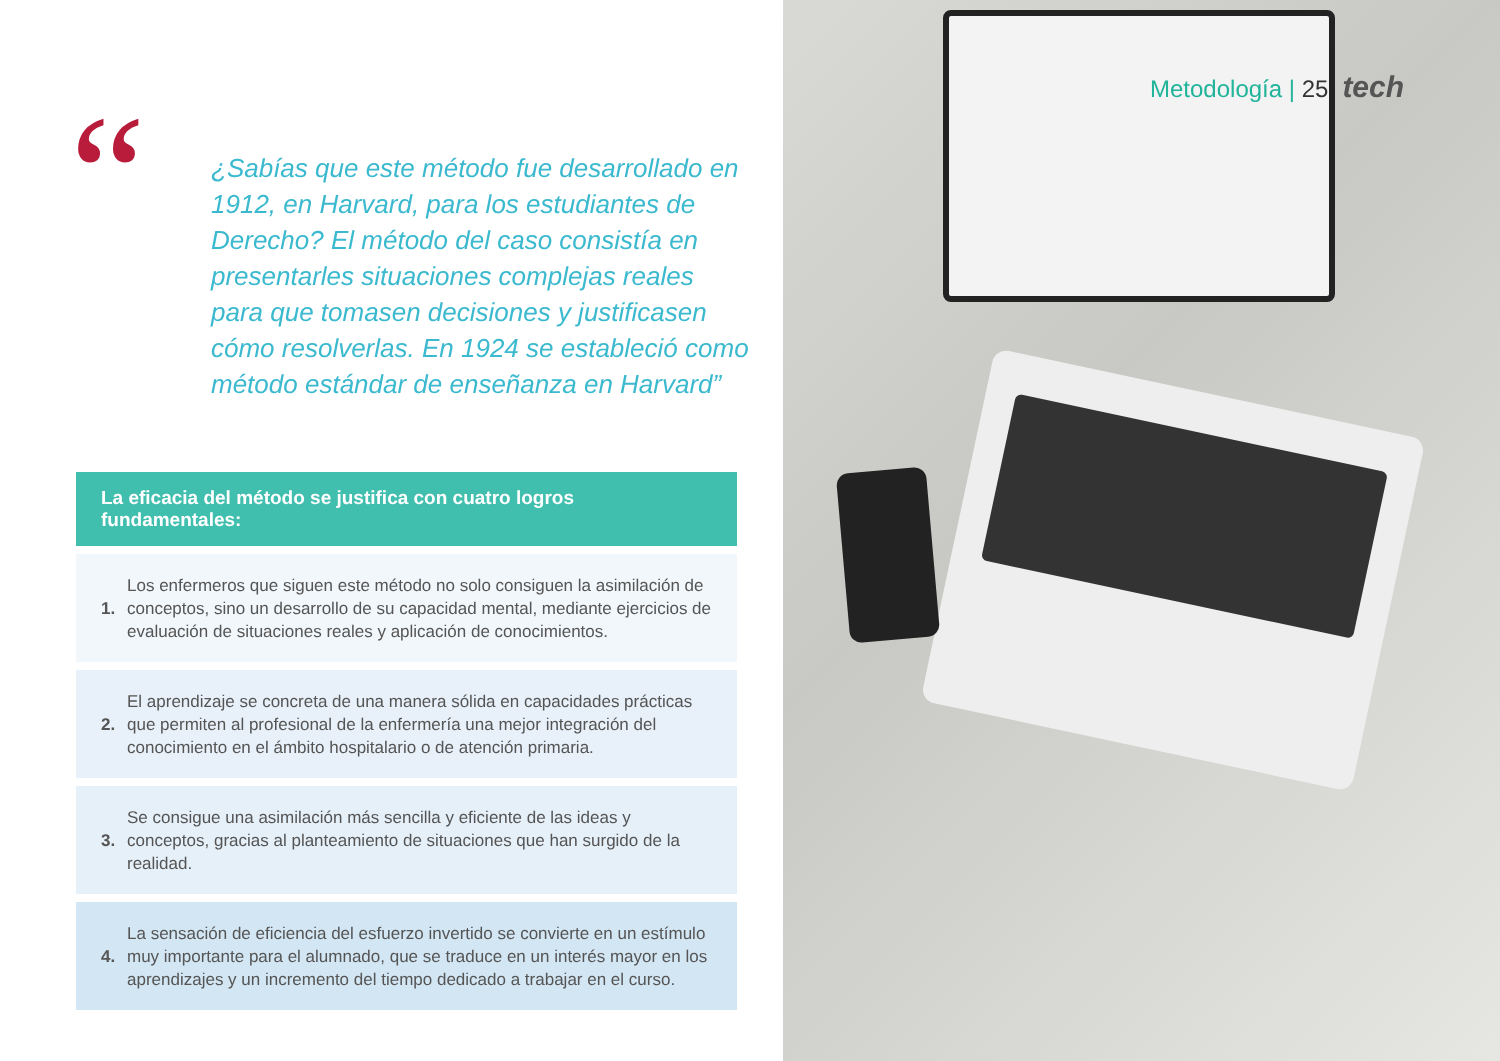“
¿Sabías que este método fue desarrollado en 1912, en Harvard, para los estudiantes de Derecho? El método del caso consistía en presentarles situaciones complejas reales para que tomasen decisiones y justificasen cómo resolverlas. En 1924 se estableció como método estándar de enseñanza en Harvard”
La eficacia del método se justifica con cuatro logros fundamentales:
1.
Los enfermeros que siguen este método no solo consiguen la asimilación de conceptos, sino un desarrollo de su capacidad mental, mediante ejercicios de evaluación de situaciones reales y aplicación de conocimientos.
2.
El aprendizaje se concreta de una manera sólida en capacidades prácticas que permiten al profesional de la enfermería una mejor integración del conocimiento en el ámbito hospitalario o de atención primaria.
3.
Se consigue una asimilación más sencilla y eficiente de las ideas y conceptos, gracias al planteamiento de situaciones que han surgido de la realidad.
4.
La sensación de eficiencia del esfuerzo invertido se convierte en un estímulo muy importante para el alumnado, que se traduce en un interés mayor en los aprendizajes y un incremento del tiempo dedicado a trabajar en el curso.
Metodología | 25 tech